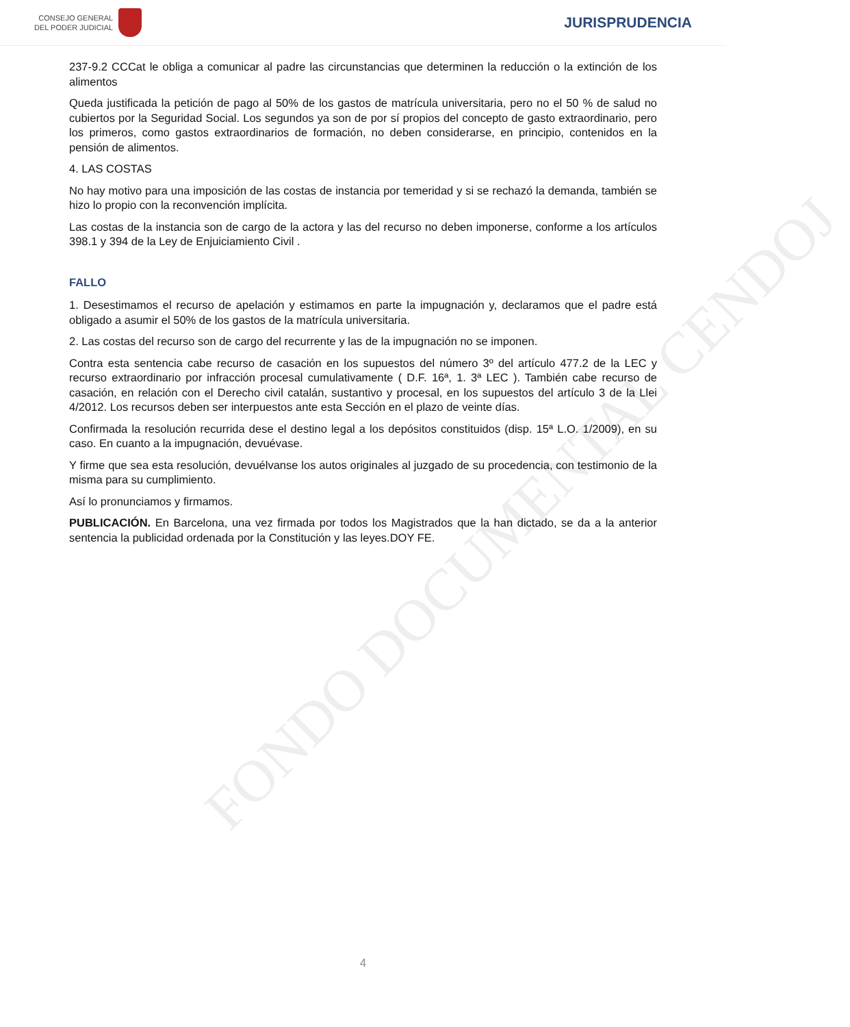CONSEJO GENERAL
DEL PODER JUDICIAL
JURISPRUDENCIA
FONDO DOCUMENTAL CENDOJ
237-9.2 CCCat le obliga a comunicar al padre las circunstancias que determinen la reducción o la extinción de los alimentos
Queda justificada la petición de pago al 50% de los gastos de matrícula universitaria, pero no el 50 % de salud no cubiertos por la Seguridad Social. Los segundos ya son de por sí propios del concepto de gasto extraordinario, pero los primeros, como gastos extraordinarios de formación, no deben considerarse, en principio, contenidos en la pensión de alimentos.
4. LAS COSTAS
No hay motivo para una imposición de las costas de instancia por temeridad y si se rechazó la demanda, también se hizo lo propio con la reconvención implícita.
Las costas de la instancia son de cargo de la actora y las del recurso no deben imponerse, conforme a los artículos 398.1 y 394 de la Ley de Enjuiciamiento Civil .
FALLO
1. Desestimamos el recurso de apelación y estimamos en parte la impugnación y, declaramos que el padre está obligado a asumir el 50% de los gastos de la matrícula universitaria.
2. Las costas del recurso son de cargo del recurrente y las de la impugnación no se imponen.
Contra esta sentencia cabe recurso de casación en los supuestos del número 3º del artículo 477.2 de la LEC y recurso extraordinario por infracción procesal cumulativamente ( D.F. 16ª, 1. 3ª LEC ). También cabe recurso de casación, en relación con el Derecho civil catalán, sustantivo y procesal, en los supuestos del artículo 3 de la Llei 4/2012. Los recursos deben ser interpuestos ante esta Sección en el plazo de veinte días.
Confirmada la resolución recurrida dese el destino legal a los depósitos constituidos (disp. 15ª L.O. 1/2009), en su caso. En cuanto a la impugnación, devuévase.
Y firme que sea esta resolución, devuélvanse los autos originales al juzgado de su procedencia, con testimonio de la misma para su cumplimiento.
Así lo pronunciamos y firmamos.
PUBLICACIÓN. En Barcelona, una vez firmada por todos los Magistrados que la han dictado, se da a la anterior sentencia la publicidad ordenada por la Constitución y las leyes.DOY FE.
4